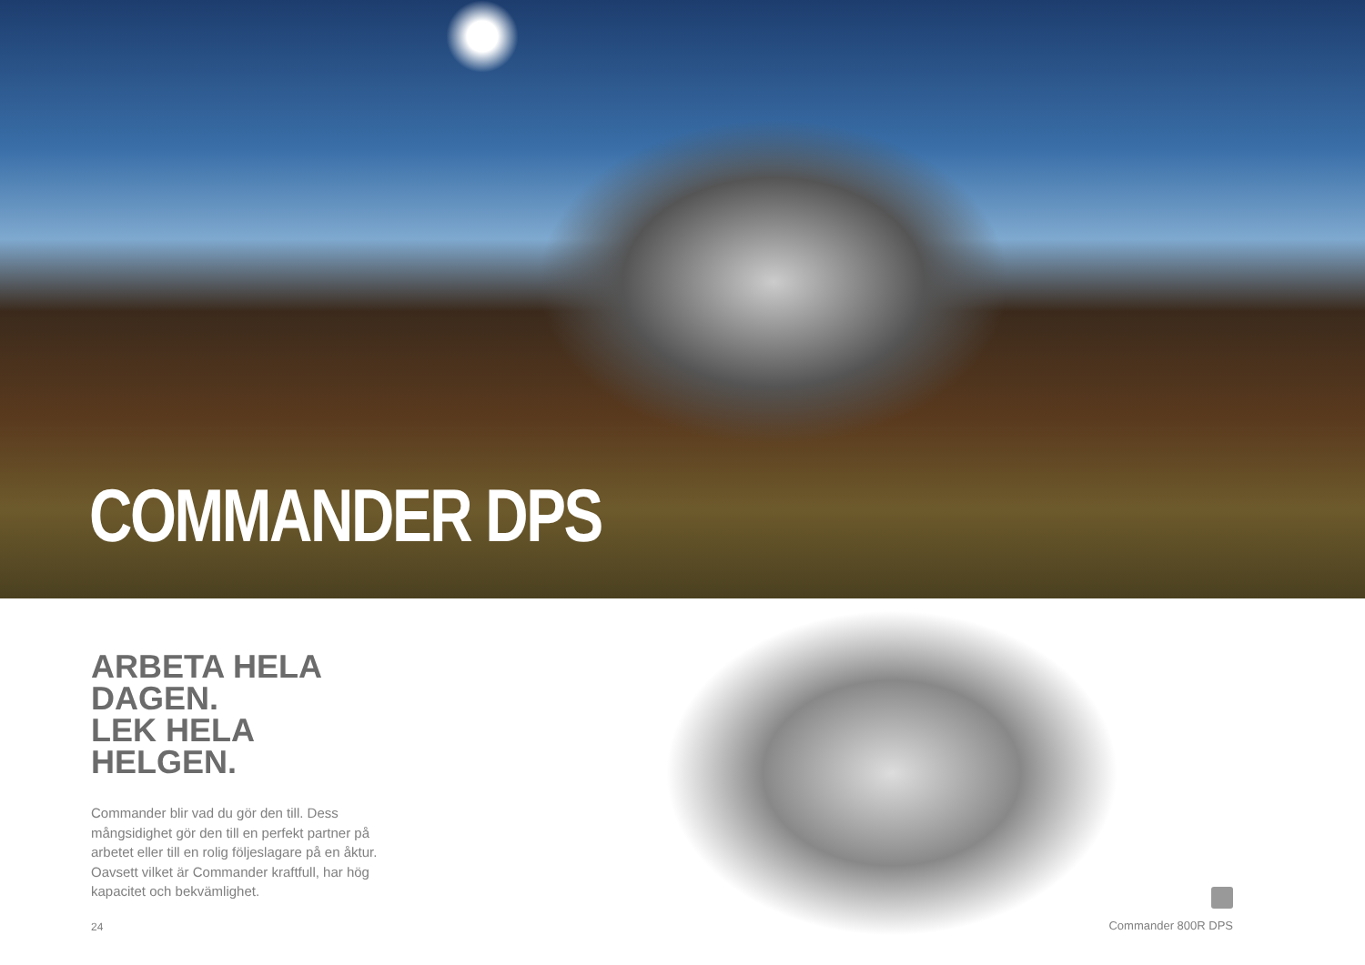COMMANDER DPS
ARBETA HELA DAGEN.
LEK HELA HELGEN.
Commander blir vad du gör den till. Dess mångsidighet gör den till en perfekt partner på arbetet eller till en rolig följeslagare på en åktur. Oavsett vilket är Commander kraftfull, har hög kapacitet och bekvämlighet.
24 Commander 800R DPS